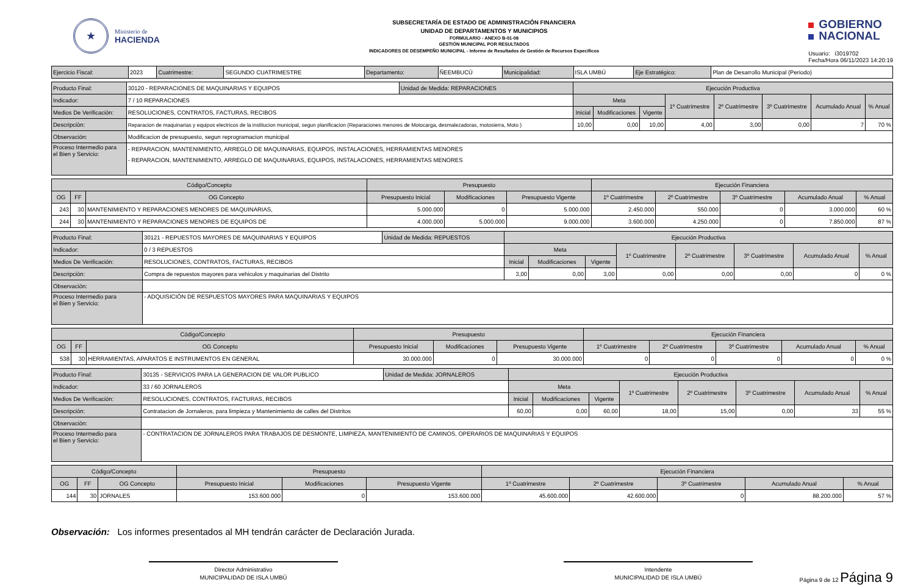★
Ministerio de
HACIENDA
SUBSECRETARÍA DE ESTADO DE ADMINISTRACIÓN FINANCIERA
UNIDAD DE DEPARTAMENTOS Y MUNICIPIOS
FORMULARIO - ANEXO B-01-08
GESTIÓN MUNICIPAL POR RESULTADOS
INDICADORES DE DESEMPEÑO MUNICIPAL - Informe de Resultados de Gestión de Recursos Específicos
GOBIERNO
NACIONAL
Usuario: i3019702
Fecha/Hora 06/11/2023 14:20:19
| Ejercicio Fiscal: | 2023 | Cuatrimestre: | SEGUNDO CUATRIMESTRE | Departamento: | ÑEEMBUCÚ | Municipalidad: | ISLA UMBÚ | Eje Estratégico: | Plan de Desarrollo Municipal (Periodo) |
| Producto Final: | 30120 - REPARACIONES DE MAQUINARIAS Y EQUIPOS | Unidad de Medida: REPARACIONES | Ejecución Productiva | | | | | | | |
| Indicador: | 7 / 10 REPARACIONES | | Meta | | | 1º Cuatrimestre | 2º Cuatrimestre | 3º Cuatrimestre | Acumulado Anual | % Anual |
| Medios De Verificación: | RESOLUCIONES, CONTRATOS, FACTURAS, RECIBOS | | Inicial | Modificaciones | Vigente | | | | | |
| Descripciòn: | Reparacion de maquinarias y equipos electricos de la institucion municipal, segun planificacion (Reparaciones menores de Motocarga, desmalezadoras, motosierra, Moto ) | | 10,00 | 0,00 | 10,00 | 4,00 | 3,00 | 0,00 | 7 | 70 % |
| Observación: | Modificacion de presupuesto, segun reprogramacion municipal | | | | | | | | | |
| Proceso Intermedio para el Bien y Servicio: | - REPARACION, MANTENIMIENTO, ARREGLO DE MAQUINARIAS, EQUIPOS, INSTALACIONES, HERRAMIENTAS MENORES - REPARACION, MANTENIMIENTO, ARREGLO DE MAQUINARIAS, EQUIPOS, INSTALACIONES, HERRAMIENTAS MENORES | | | | | | | | | |
| Código/Concepto | | | Presupuesto | | | Ejecución Financiera | | | | |
| OG | FF | OG Concepto | Presupuesto Inicial | Modificaciones | Presupuesto Vigente | 1º Cuatrimestre | 2º Cuatrimestre | 3º Cuatrimestre | Acumulado Anual | % Anual |
| 243 | 30 | MANTENIMIENTO Y REPARACIONES MENORES DE MAQUINARIAS, | 5.000.000 | 0 | 5.000.000 | 2.450.000 | 550.000 | 0 | 3.000.000 | 60 % |
| 244 | 30 | MANTENIMIENTO Y REPARACIONES MENORES DE EQUIPOS DE | 4.000.000 | 5.000.000 | 9.000.000 | 3.600.000 | 4.250.000 | 0 | 7.850.000 | 87 % |
| Producto Final: | 30121 - REPUESTOS MAYORES DE MAQUINARIAS Y EQUIPOS | Unidad de Medida: REPUESTOS | Ejecución Productiva | | | | | | | |
| Indicador: | 0 / 3 REPUESTOS | | Meta | | | 1º Cuatrimestre | 2º Cuatrimestre | 3º Cuatrimestre | Acumulado Anual | % Anual |
| Medios De Verificación: | RESOLUCIONES, CONTRATOS, FACTURAS, RECIBOS | | Inicial | Modificaciones | Vigente | | | | | |
| Descripciòn: | Compra de repuestos mayores para vehiculos y maquinarias del Distrito | | 3,00 | 0,00 | 3,00 | 0,00 | 0,00 | 0,00 | 0 | 0 % |
| Observación: | | | | | | | | | | |
| Proceso Intermedio para el Bien y Servicio: | - ADQUISICIÓN DE RESPUESTOS MAYORES PARA MAQUINARIAS Y EQUIPOS | | | | | | | | | |
| Código/Concepto | | | Presupuesto | | | Ejecución Financiera | | | | |
| OG | FF | OG Concepto | Presupuesto Inicial | Modificaciones | Presupuesto Vigente | 1º Cuatrimestre | 2º Cuatrimestre | 3º Cuatrimestre | Acumulado Anual | % Anual |
| 538 | 30 | HERRAMIENTAS, APARATOS E INSTRUMENTOS EN GENERAL | 30.000.000 | 0 | 30.000.000 | 0 | 0 | 0 | 0 | 0 % |
| Producto Final: | 30135 - SERVICIOS PARA LA GENERACION DE VALOR PUBLICO | Unidad de Medida: JORNALEROS | Ejecución Productiva | | | | | | | |
| Indicador: | 33 / 60 JORNALEROS | | Meta | | | 1º Cuatrimestre | 2º Cuatrimestre | 3º Cuatrimestre | Acumulado Anual | % Anual |
| Medios De Verificación: | RESOLUCIONES, CONTRATOS, FACTURAS, RECIBOS | | Inicial | Modificaciones | Vigente | | | | | |
| Descripciòn: | Contratacion de Jornaleros, para limpieza y Mantenimiento de calles del Distritos | | 60,00 | 0,00 | 60,00 | 18,00 | 15,00 | 0,00 | 33 | 55 % |
| Observación: | | | | | | | | | | |
| Proceso Intermedio para el Bien y Servicio: | - CONTRATACION DE JORNALEROS PARA TRABAJOS DE DESMONTE, LIMPIEZA, MANTENIMIENTO DE CAMINOS, OPERARIOS DE MAQUINARIAS Y EQUIPOS | | | | | | | | | |
| Código/Concepto | | | Presupuesto | | | Ejecución Financiera | | | | |
| OG | FF | OG Concepto | Presupuesto Inicial | Modificaciones | Presupuesto Vigente | 1º Cuatrimestre | 2º Cuatrimestre | 3º Cuatrimestre | Acumulado Anual | % Anual |
| 144 | 30 | JORNALES | 153.600.000 | 0 | 153.600.000 | 45.600.000 | 42.600.000 | 0 | 88.200.000 | 57 % |
Observación: Los informes presentados al MH tendrán carácter de Declaración Jurada.
Director Administrativo
MUNICIPALIDAD DE ISLA UMBÚ
Intendente
MUNICIPALIDAD DE ISLA UMBÚ
Página 9 de 12 Página 9